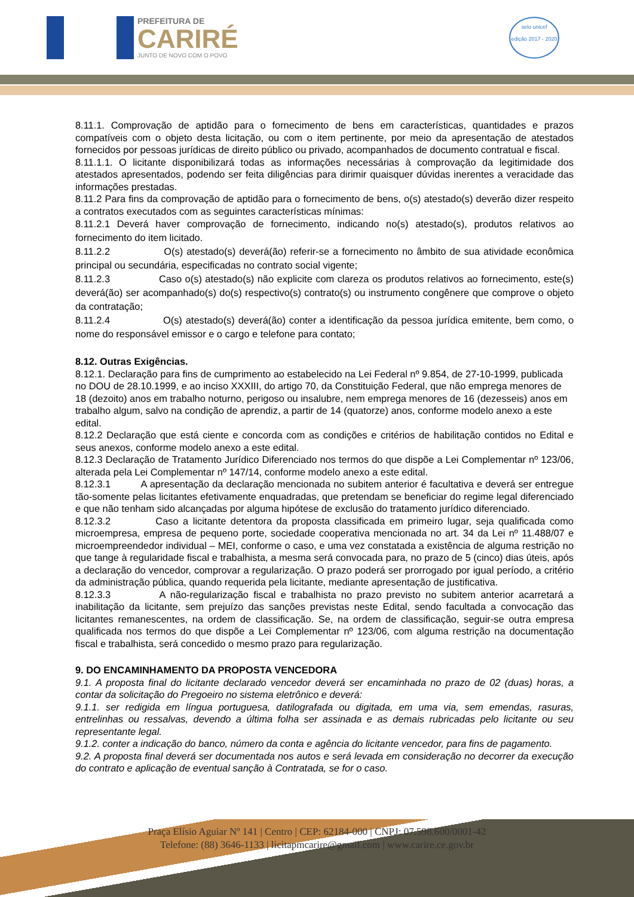PREFEITURA DE
CARIRÉ
JUNTO DE NOVO COM O POVO
selo unicef
edição 2017 - 2020
8.11.1. Comprovação de aptidão para o fornecimento de bens em características, quantidades e prazos compatíveis com o objeto desta licitação, ou com o item pertinente, por meio da apresentação de atestados fornecidos por pessoas jurídicas de direito público ou privado, acompanhados de documento contratual e fiscal.
8.11.1.1. O licitante disponibilizará todas as informações necessárias à comprovação da legitimidade dos atestados apresentados, podendo ser feita diligências para dirimir quaisquer dúvidas inerentes a veracidade das informações prestadas.
8.11.2 Para fins da comprovação de aptidão para o fornecimento de bens, o(s) atestado(s) deverão dizer respeito a contratos executados com as seguintes características mínimas:
8.11.2.1 Deverá haver comprovação de fornecimento, indicando no(s) atestado(s), produtos relativos ao fornecimento do item licitado.
8.11.2.2 O(s) atestado(s) deverá(ão) referir-se a fornecimento no âmbito de sua atividade econômica principal ou secundária, especificadas no contrato social vigente;
8.11.2.3 Caso o(s) atestado(s) não explicite com clareza os produtos relativos ao fornecimento, este(s) deverá(ão) ser acompanhado(s) do(s) respectivo(s) contrato(s) ou instrumento congênere que comprove o objeto da contratação;
8.11.2.4 O(s) atestado(s) deverá(ão) conter a identificação da pessoa jurídica emitente, bem como, o nome do responsável emissor e o cargo e telefone para contato;
8.12. Outras Exigências.
8.12.1. Declaração para fins de cumprimento ao estabelecido na Lei Federal nº 9.854, de 27-10-1999, publicada no DOU de 28.10.1999, e ao inciso XXXIII, do artigo 70, da Constituição Federal, que não emprega menores de 18 (dezoito) anos em trabalho noturno, perigoso ou insalubre, nem emprega menores de 16 (dezesseis) anos em trabalho algum, salvo na condição de aprendiz, a partir de 14 (quatorze) anos, conforme modelo anexo a este edital.
8.12.2 Declaração que está ciente e concorda com as condições e critérios de habilitação contidos no Edital e seus anexos, conforme modelo anexo a este edital.
8.12.3 Declaração de Tratamento Jurídico Diferenciado nos termos do que dispõe a Lei Complementar nº 123/06, alterada pela Lei Complementar nº 147/14, conforme modelo anexo a este edital.
8.12.3.1 A apresentação da declaração mencionada no subitem anterior é facultativa e deverá ser entregue tão-somente pelas licitantes efetivamente enquadradas, que pretendam se beneficiar do regime legal diferenciado e que não tenham sido alcançadas por alguma hipótese de exclusão do tratamento jurídico diferenciado.
8.12.3.2 Caso a licitante detentora da proposta classificada em primeiro lugar, seja qualificada como microempresa, empresa de pequeno porte, sociedade cooperativa mencionada no art. 34 da Lei nº 11.488/07 e microempreendedor individual – MEI, conforme o caso, e uma vez constatada a existência de alguma restrição no que tange à regularidade fiscal e trabalhista, a mesma será convocada para, no prazo de 5 (cinco) dias úteis, após a declaração do vencedor, comprovar a regularização. O prazo poderá ser prorrogado por igual período, a critério da administração pública, quando requerida pela licitante, mediante apresentação de justificativa.
8.12.3.3 A não-regularização fiscal e trabalhista no prazo previsto no subitem anterior acarretará a inabilitação da licitante, sem prejuízo das sanções previstas neste Edital, sendo facultada a convocação das licitantes remanescentes, na ordem de classificação. Se, na ordem de classificação, seguir-se outra empresa qualificada nos termos do que dispõe a Lei Complementar nº 123/06, com alguma restrição na documentação fiscal e trabalhista, será concedido o mesmo prazo para regularização.
9. DO ENCAMINHAMENTO DA PROPOSTA VENCEDORA
9.1. A proposta final do licitante declarado vencedor deverá ser encaminhada no prazo de 02 (duas) horas, a contar da solicitação do Pregoeiro no sistema eletrônico e deverá:
9.1.1. ser redigida em língua portuguesa, datilografada ou digitada, em uma via, sem emendas, rasuras, entrelinhas ou ressalvas, devendo a última folha ser assinada e as demais rubricadas pelo licitante ou seu representante legal.
9.1.2. conter a indicação do banco, número da conta e agência do licitante vencedor, para fins de pagamento.
9.2. A proposta final deverá ser documentada nos autos e será levada em consideração no decorrer da execução do contrato e aplicação de eventual sanção à Contratada, se for o caso.
Praça Elísio Aguiar Nº 141 | Centro | CEP: 62184-000 | CNPJ: 07.598.600/0001-42
Telefone: (88) 3646-1133 | licitapmcarire@gmail.com | www.carire.ce.gov.br